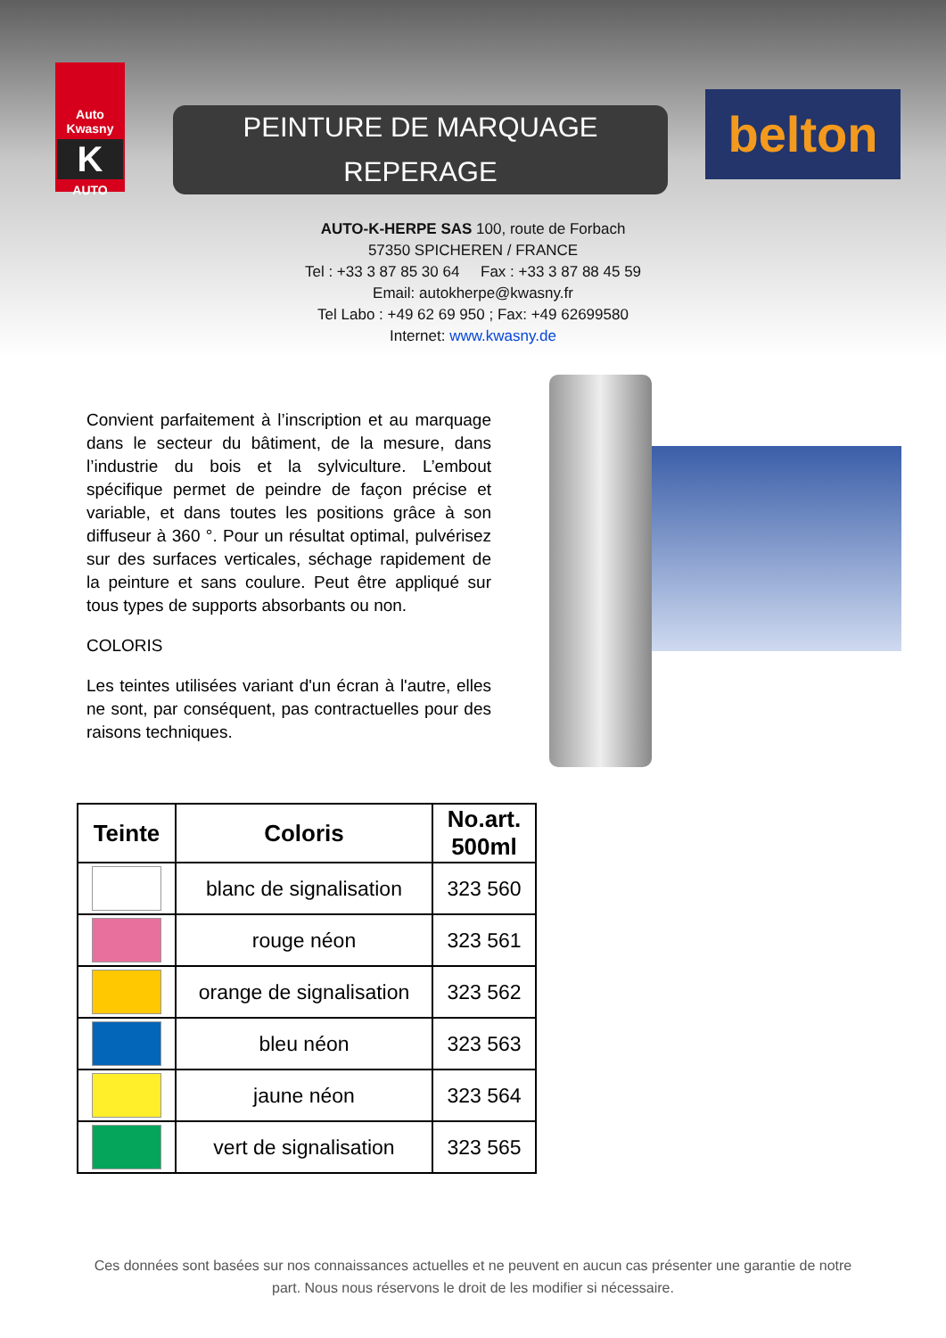Auto Kwasny
K
AUTO
PEINTURE DE MARQUAGE
REPERAGE
belton
AUTO-K-HERPE SAS 100, route de Forbach
57350 SPICHEREN / FRANCE
Tel : +33 3 87 85 30 64 Fax : +33 3 87 88 45 59
Email: autokherpe@kwasny.fr
Tel Labo : +49 62 69 950 ; Fax: +49 62699580
Internet: www.kwasny.de
Convient parfaitement à l’inscription et au marquage dans le secteur du bâtiment, de la mesure, dans l’industrie du bois et la sylviculture. L’embout spécifique permet de peindre de façon précise et variable, et dans toutes les positions grâce à son diffuseur à 360 °. Pour un résultat optimal, pulvérisez sur des surfaces verticales, séchage rapidement de la peinture et sans coulure. Peut être appliqué sur tous types de supports absorbants ou non.
COLORIS
Les teintes utilisées variant d'un écran à l'autre, elles ne sont, par conséquent, pas contractuelles pour des raisons techniques.
| Teinte | Coloris | No.art. 500ml |
| --- | --- | --- |
| | blanc de signalisation | 323 560 |
| | rouge néon | 323 561 |
| | orange de signalisation | 323 562 |
| | bleu néon | 323 563 |
| | jaune néon | 323 564 |
| | vert de signalisation | 323 565 |
Ces données sont basées sur nos connaissances actuelles et ne peuvent en aucun cas présenter une garantie de notre part. Nous nous réservons le droit de les modifier si nécessaire.